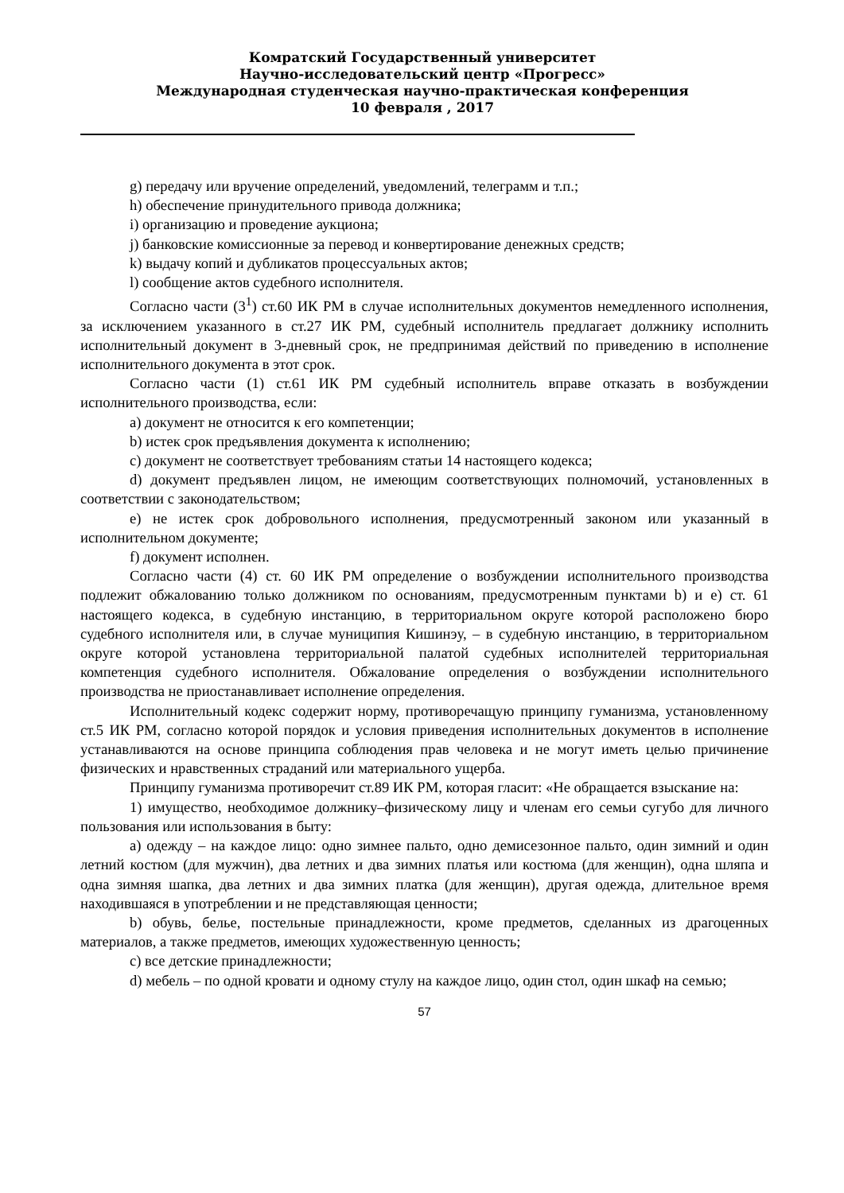Комратский Государственный университет
Научно-исследовательский центр «Прогресс»
Международная студенческая научно-практическая конференция
10 февраля , 2017
g) передачу или вручение определений, уведомлений, телеграмм и т.п.;
h) обеспечение принудительного привода должника;
i) организацию и проведение аукциона;
j) банковские комиссионные за перевод и конвертирование денежных средств;
k) выдачу копий и дубликатов процессуальных актов;
l) сообщение актов судебного исполнителя.
Согласно части (3<sup>1</sup>) ст.60 ИК РМ в случае исполнительных документов немедленного исполнения, за исключением указанного в ст.27 ИК РМ, судебный исполнитель предлагает должнику исполнить исполнительный документ в 3-дневный срок, не предпринимая действий по приведению в исполнение исполнительного документа в этот срок.
Согласно части (1) ст.61 ИК РМ судебный исполнитель вправе отказать в возбуждении исполнительного производства, если:
a) документ не относится к его компетенции;
b) истек срок предъявления документа к исполнению;
c) документ не соответствует требованиям статьи 14 настоящего кодекса;
d) документ предъявлен лицом, не имеющим соответствующих полномочий, установленных в соответствии с законодательством;
e) не истек срок добровольного исполнения, предусмотренный законом или указанный в исполнительном документе;
f) документ исполнен.
Согласно части (4) ст. 60 ИК РМ определение о возбуждении исполнительного производства подлежит обжалованию только должником по основаниям, предусмотренным пунктами b) и e) ст. 61 настоящего кодекса, в судебную инстанцию, в территориальном округе которой расположено бюро судебного исполнителя или, в случае муниципия Кишинэу, – в судебную инстанцию, в территориальном округе которой установлена территориальной палатой судебных исполнителей территориальная компетенция судебного исполнителя. Обжалование определения о возбуждении исполнительного производства не приостанавливает исполнение определения.
Исполнительный кодекс содержит норму, противоречащую принципу гуманизма, установленному ст.5 ИК РМ, согласно которой порядок и условия приведения исполнительных документов в исполнение устанавливаются на основе принципа соблюдения прав человека и не могут иметь целью причинение физических и нравственных страданий или материального ущерба.
Принципу гуманизма противоречит ст.89 ИК РМ, которая гласит: «Не обращается взыскание на:
1) имущество, необходимое должнику–физическому лицу и членам его семьи сугубо для личного пользования или использования в быту:
a) одежду – на каждое лицо: одно зимнее пальто, одно демисезонное пальто, один зимний и один летний костюм (для мужчин), два летних и два зимних платья или костюма (для женщин), одна шляпа и одна зимняя шапка, два летних и два зимних платка (для женщин), другая одежда, длительное время находившаяся в употреблении и не представляющая ценности;
b) обувь, белье, постельные принадлежности, кроме предметов, сделанных из драгоценных материалов, а также предметов, имеющих художественную ценность;
c) все детские принадлежности;
d) мебель – по одной кровати и одному стулу на каждое лицо, один стол, один шкаф на семью;
57